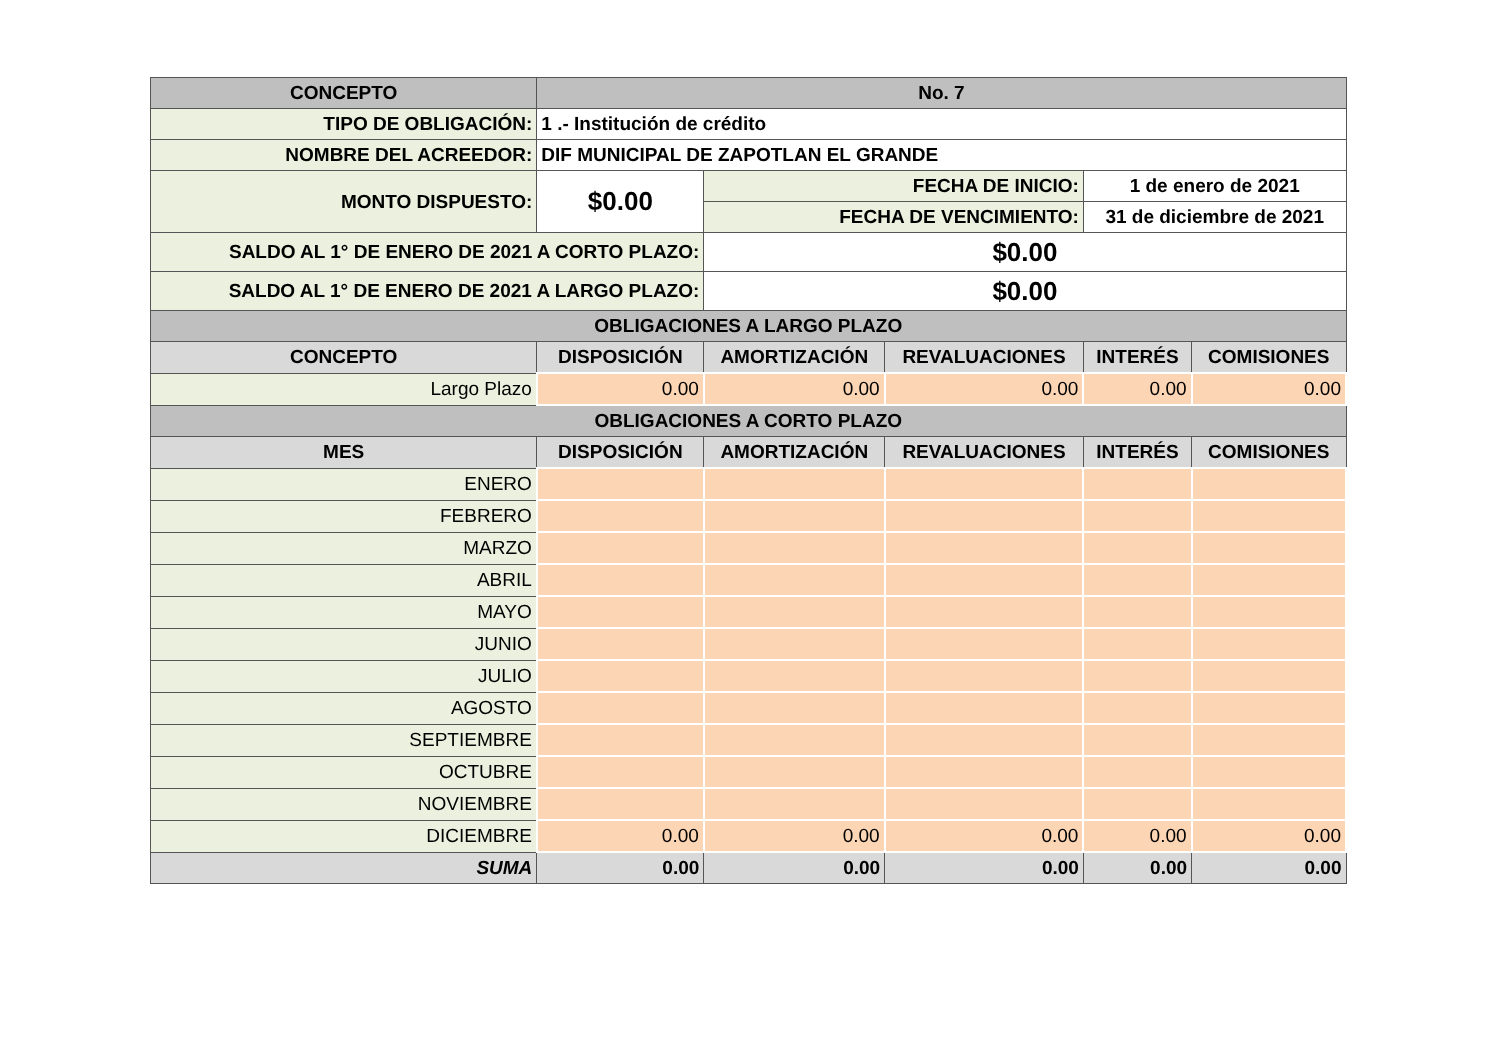| CONCEPTO | | No. 7 | | | | |
| --- | --- | --- | --- | --- | --- | --- |
| TIPO DE OBLIGACIÓN: | | 1 .- Institución de crédito | | | | |
| NOMBRE DEL ACREEDOR: | | DIF MUNICIPAL DE ZAPOTLAN EL GRANDE | | | | |
| MONTO DISPUESTO: | | $0.00 | FECHA DE INICIO: | | 1 de enero de 2021 | |
| | | | FECHA DE VENCIMIENTO: | | 31 de diciembre de 2021 | |
| SALDO AL 1° DE ENERO DE 2021 A CORTO PLAZO: | | | $0.00 | | | |
| SALDO AL 1° DE ENERO DE 2021 A LARGO PLAZO: | | | $0.00 | | | |
| OBLIGACIONES A LARGO PLAZO | | | | | | |
| CONCEPTO | DISPOSICIÓN | | AMORTIZACIÓN | REVALUACIONES | INTERÉS | COMISIONES |
| Largo Plazo | 0.00 | | 0.00 | 0.00 | 0.00 | 0.00 |
| OBLIGACIONES A CORTO PLAZO | | | | | | |
| MES | DISPOSICIÓN | | AMORTIZACIÓN | REVALUACIONES | INTERÉS | COMISIONES |
| ENERO | | | | | | |
| FEBRERO | | | | | | |
| MARZO | | | | | | |
| ABRIL | | | | | | |
| MAYO | | | | | | |
| JUNIO | | | | | | |
| JULIO | | | | | | |
| AGOSTO | | | | | | |
| SEPTIEMBRE | | | | | | |
| OCTUBRE | | | | | | |
| NOVIEMBRE | | | | | | |
| DICIEMBRE | 0.00 | | 0.00 | 0.00 | 0.00 | 0.00 |
| SUMA | 0.00 | | 0.00 | 0.00 | 0.00 | 0.00 |